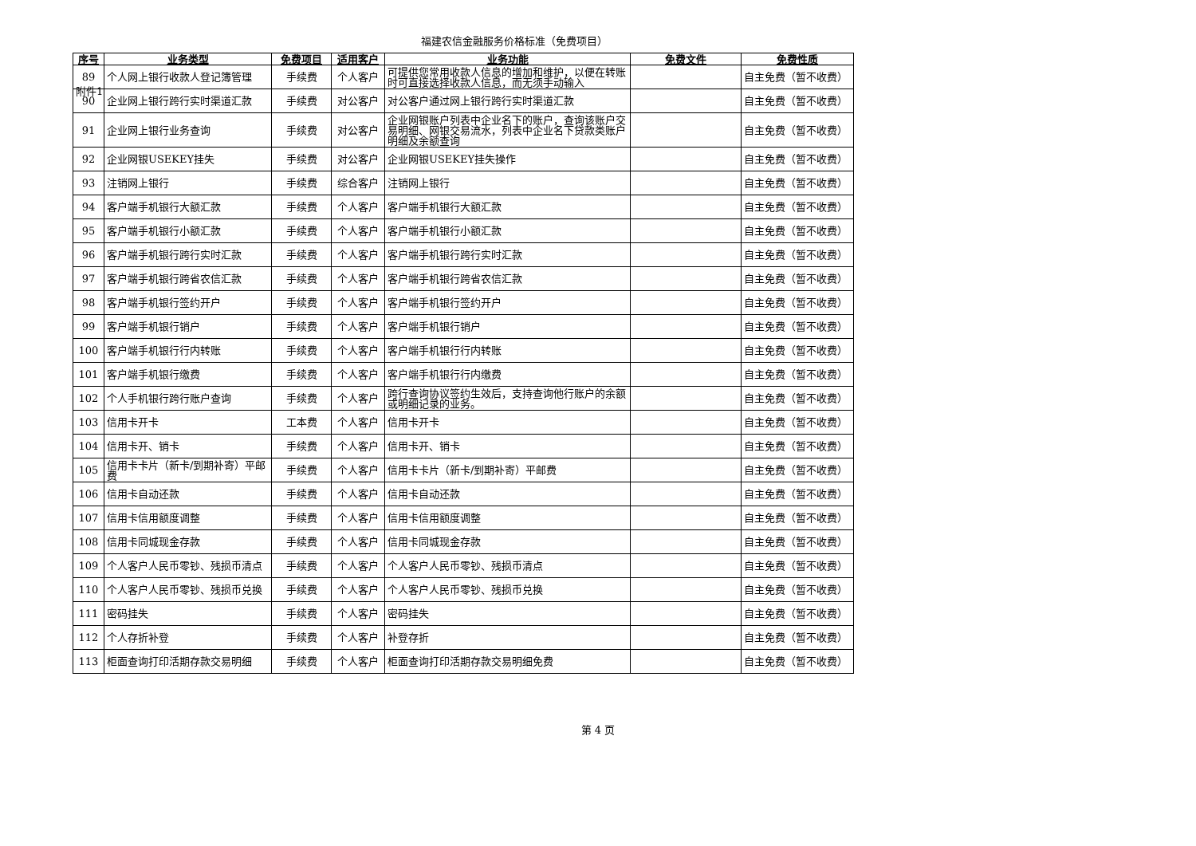附件1
福建农信金融服务价格标准（免费项目）
| 序号 | 业务类型 | 免费项目 | 适用客户 | 业务功能 | 免费文件 | 免费性质 |
| --- | --- | --- | --- | --- | --- | --- |
| 89 | 个人网上银行收款人登记簿管理 | 手续费 | 个人客户 | 可提供您常用收款人信息的增加和维护，以便在转账时可直接选择收款人信息，而无须手动输入 | | 自主免费（暂不收费） |
| 90 | 企业网上银行跨行实时渠道汇款 | 手续费 | 对公客户 | 对公客户通过网上银行跨行实时渠道汇款 | | 自主免费（暂不收费） |
| 91 | 企业网上银行业务查询 | 手续费 | 对公客户 | 企业网银账户列表中企业名下的账户，查询该账户交易明细、网银交易流水，列表中企业名下贷款类账户明细及余额查询 | | 自主免费（暂不收费） |
| 92 | 企业网银USEKEY挂失 | 手续费 | 对公客户 | 企业网银USEKEY挂失操作 | | 自主免费（暂不收费） |
| 93 | 注销网上银行 | 手续费 | 综合客户 | 注销网上银行 | | 自主免费（暂不收费） |
| 94 | 客户端手机银行大额汇款 | 手续费 | 个人客户 | 客户端手机银行大额汇款 | | 自主免费（暂不收费） |
| 95 | 客户端手机银行小额汇款 | 手续费 | 个人客户 | 客户端手机银行小额汇款 | | 自主免费（暂不收费） |
| 96 | 客户端手机银行跨行实时汇款 | 手续费 | 个人客户 | 客户端手机银行跨行实时汇款 | | 自主免费（暂不收费） |
| 97 | 客户端手机银行跨省农信汇款 | 手续费 | 个人客户 | 客户端手机银行跨省农信汇款 | | 自主免费（暂不收费） |
| 98 | 客户端手机银行签约开户 | 手续费 | 个人客户 | 客户端手机银行签约开户 | | 自主免费（暂不收费） |
| 99 | 客户端手机银行销户 | 手续费 | 个人客户 | 客户端手机银行销户 | | 自主免费（暂不收费） |
| 100 | 客户端手机银行行内转账 | 手续费 | 个人客户 | 客户端手机银行行内转账 | | 自主免费（暂不收费） |
| 101 | 客户端手机银行缴费 | 手续费 | 个人客户 | 客户端手机银行行内缴费 | | 自主免费（暂不收费） |
| 102 | 个人手机银行跨行账户查询 | 手续费 | 个人客户 | 跨行查询协议签约生效后，支持查询他行账户的余额或明细记录的业务。 | | 自主免费（暂不收费） |
| 103 | 信用卡开卡 | 工本费 | 个人客户 | 信用卡开卡 | | 自主免费（暂不收费） |
| 104 | 信用卡开、销卡 | 手续费 | 个人客户 | 信用卡开、销卡 | | 自主免费（暂不收费） |
| 105 | 信用卡卡片（新卡/到期补寄）平邮费 | 手续费 | 个人客户 | 信用卡卡片（新卡/到期补寄）平邮费 | | 自主免费（暂不收费） |
| 106 | 信用卡自动还款 | 手续费 | 个人客户 | 信用卡自动还款 | | 自主免费（暂不收费） |
| 107 | 信用卡信用额度调整 | 手续费 | 个人客户 | 信用卡信用额度调整 | | 自主免费（暂不收费） |
| 108 | 信用卡同城现金存款 | 手续费 | 个人客户 | 信用卡同城现金存款 | | 自主免费（暂不收费） |
| 109 | 个人客户人民币零钞、残损币清点 | 手续费 | 个人客户 | 个人客户人民币零钞、残损币清点 | | 自主免费（暂不收费） |
| 110 | 个人客户人民币零钞、残损币兑换 | 手续费 | 个人客户 | 个人客户人民币零钞、残损币兑换 | | 自主免费（暂不收费） |
| 111 | 密码挂失 | 手续费 | 个人客户 | 密码挂失 | | 自主免费（暂不收费） |
| 112 | 个人存折补登 | 手续费 | 个人客户 | 补登存折 | | 自主免费（暂不收费） |
| 113 | 柜面查询打印活期存款交易明细 | 手续费 | 个人客户 | 柜面查询打印活期存款交易明细免费 | | 自主免费（暂不收费） |
第 4 页